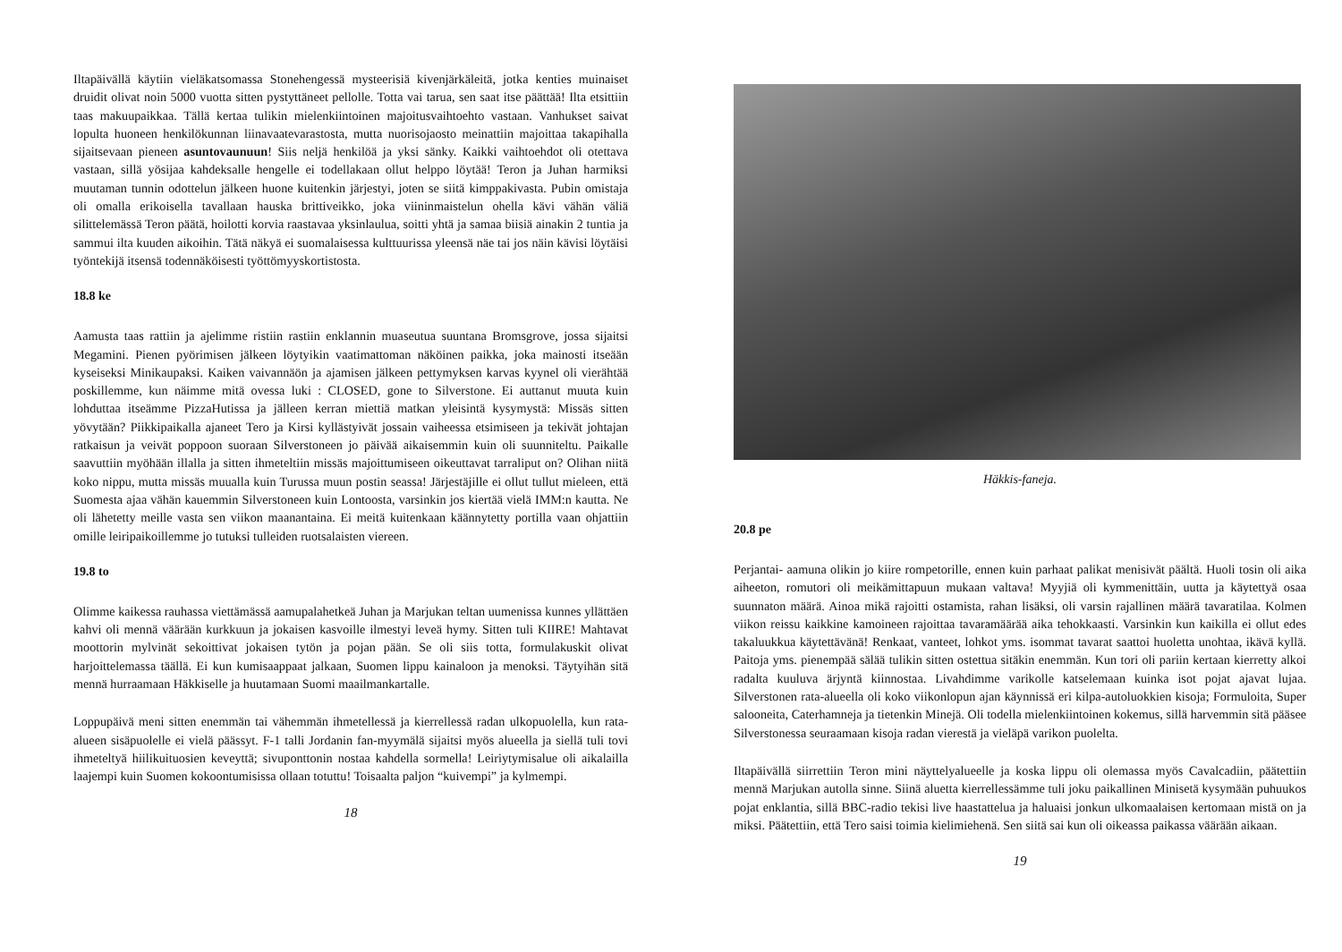Iltapäivällä käytiin vieläkatsomassa Stonehengessä mysteerisiä kivenjärkäleitä, jotka kenties muinaiset druidit olivat noin 5000 vuotta sitten pystyttäneet pellolle. Totta vai tarua, sen saat itse päättää! Ilta etsittiin taas makuupaikkaa. Tällä kertaa tulikin mielenkiintoinen majoitusvaihtoehto vastaan. Vanhukset saivat lopulta huoneen henkilökunnan liinavaatevarastosta, mutta nuorisojaosto meinattiin majoittaa takapihalla sijaitsevaan pieneen asuntovaunuun! Siis neljä henkilöä ja yksi sänky. Kaikki vaihtoehdot oli otettava vastaan, sillä yösijaa kahdeksalle hengelle ei todellakaan ollut helppo löytää! Teron ja Juhan harmiksi muutaman tunnin odottelun jälkeen huone kuitenkin järjestyi, joten se siitä kimppakivasta. Pubin omistaja oli omalla erikoisella tavallaan hauska brittiveikko, joka viininmaistelun ohella kävi vähän väliä silittelemässä Teron päätä, hoilotti korvia raastavaa yksinlaulua, soitti yhtä ja samaa biisiä ainakin 2 tuntia ja sammui ilta kuuden aikoihin. Tätä näkyä ei suomalaisessa kulttuurissa yleensä näe tai jos näin kävisi löytäisi työntekijä itsensä todennäköisesti työttömyyskortistosta.
18.8 ke
Aamusta taas rattiin ja ajelimme ristiin rastiin enklannin muaseutua suuntana Bromsgrove, jossa sijaitsi Megamini. Pienen pyörimisen jälkeen löytyikin vaatimattoman näköinen paikka, joka mainosti itseään kyseiseksi Minikaupaksi. Kaiken vaivannäön ja ajamisen jälkeen pettymyksen karvas kyynel oli vierähtää poskillemme, kun näimme mitä ovessa luki : CLOSED, gone to Silverstone. Ei auttanut muuta kuin lohduttaa itseämme PizzaHutissa ja jälleen kerran miettiä matkan yleisintä kysymystä: Missäs sitten yövytään? Piikkipaikalla ajaneet Tero ja Kirsi kyllästyivät jossain vaiheessa etsimiseen ja tekivät johtajan ratkaisun ja veivät poppoon suoraan Silverstoneen jo päivää aikaisemmin kuin oli suunniteltu. Paikalle saavuttiin myöhään illalla ja sitten ihmeteltiin missäs majoittumiseen oikeuttavat tarraliput on? Olihan niitä koko nippu, mutta missäs muualla kuin Turussa muun postin seassa! Järjestäjille ei ollut tullut mieleen, että Suomesta ajaa vähän kauemmin Silverstoneen kuin Lontoosta, varsinkin jos kiertää vielä IMM:n kautta. Ne oli lähetetty meille vasta sen viikon maanantaina. Ei meitä kuitenkaan käännytetty portilla vaan ohjattiin omille leiripaikoillemme jo tutuksi tulleiden ruotsalaisten viereen.
19.8 to
Olimme kaikessa rauhassa viettämässä aamupalahetkeä Juhan ja Marjukan teltan uumenissa kunnes yllättäen kahvi oli mennä väärään kurkkuun ja jokaisen kasvoille ilmestyi leveä hymy. Sitten tuli KIIRE! Mahtavat moottorin mylvinät sekoittivat jokaisen tytön ja pojan pään. Se oli siis totta, formulakuskit olivat harjoittelemassa täällä. Ei kun kumisaappaat jalkaan, Suomen lippu kainaloon ja menoksi. Täytyihän sitä mennä hurraamaan Häkkiselle ja huutamaan Suomi maailmankartalle.
Loppupäivä meni sitten enemmän tai vähemmän ihmetellessä ja kierrellessä radan ulkopuolella, kun rata-alueen sisäpuolelle ei vielä päässyt. F-1 talli Jordanin fan-myymälä sijaitsi myös alueella ja siellä tuli tovi ihmeteltyä hiilikuituosien keveyttä; sivuponttonin nostaa kahdella sormella! Leiriytymisalue oli aikalailla laajempi kuin Suomen kokoontumisissa ollaan totuttu! Toisaalta paljon “kuivempi” ja kylmempi.
18
Häkkis-faneja.
20.8 pe
Perjantai- aamuna olikin jo kiire rompetorille, ennen kuin parhaat palikat menisivät päältä. Huoli tosin oli aika aiheeton, romutori oli meikämittapuun mukaan valtava! Myyjiä oli kymmenittäin, uutta ja käytettyä osaa suunnaton määrä. Ainoa mikä rajoitti ostamista, rahan lisäksi, oli varsin rajallinen määrä tavaratilaa. Kolmen viikon reissu kaikkine kamoineen rajoittaa tavaramäärää aika tehokkaasti. Varsinkin kun kaikilla ei ollut edes takaluukkua käytettävänä! Renkaat, vanteet, lohkot yms. isommat tavarat saattoi huoletta unohtaa, ikävä kyllä. Paitoja yms. pienempää sälää tulikin sitten ostettua sitäkin enemmän. Kun tori oli pariin kertaan kierretty alkoi radalta kuuluva ärjyntä kiinnostaa. Livahdimme varikolle katselemaan kuinka isot pojat ajavat lujaa. Silverstonen rata-alueella oli koko viikonlopun ajan käynnissä eri kilpa-autoluokkien kisoja; Formuloita, Super salooneita, Caterhamneja ja tietenkin Minejä. Oli todella mielenkiintoinen kokemus, sillä harvemmin sitä pääsee Silverstonessa seuraamaan kisoja radan vierestä ja vieläpä varikon puolelta.
Iltapäivällä siirrettiin Teron mini näyttelyalueelle ja koska lippu oli olemassa myös Cavalcadiin, päätettiin mennä Marjukan autolla sinne. Siinä aluetta kierrellessämme tuli joku paikallinen Minisetä kysymään puhuukos pojat enklantia, sillä BBC-radio tekisi live haastattelua ja haluaisi jonkun ulkomaalaisen kertomaan mistä on ja miksi. Päätettiin, että Tero saisi toimia kielimiehenä. Sen siitä sai kun oli oikeassa paikassa väärään aikaan.
19